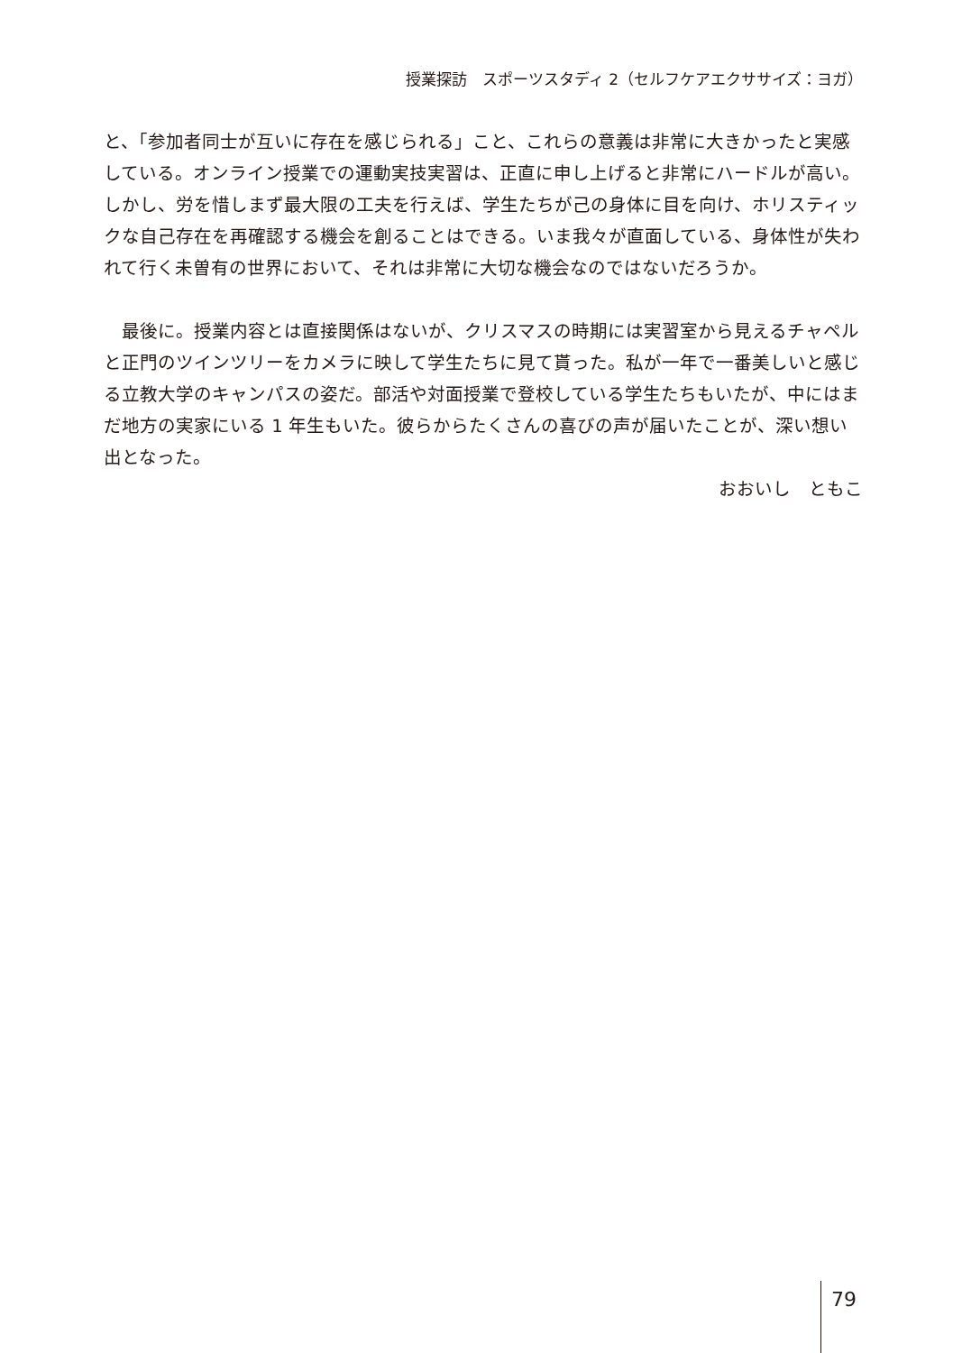授業探訪　スポーツスタディ 2（セルフケアエクササイズ：ヨガ）
と、「参加者同士が互いに存在を感じられる」こと、これらの意義は非常に大きかったと実感している。オンライン授業での運動実技実習は、正直に申し上げると非常にハードルが高い。しかし、労を惜しまず最大限の工夫を行えば、学生たちが己の身体に目を向け、ホリスティックな自己存在を再確認する機会を創ることはできる。いま我々が直面している、身体性が失われて行く未曽有の世界において、それは非常に大切な機会なのではないだろうか。
　最後に。授業内容とは直接関係はないが、クリスマスの時期には実習室から見えるチャペルと正門のツインツリーをカメラに映して学生たちに見て貰った。私が一年で一番美しいと感じる立教大学のキャンパスの姿だ。部活や対面授業で登校している学生たちもいたが、中にはまだ地方の実家にいる 1 年生もいた。彼らからたくさんの喜びの声が届いたことが、深い想い出となった。
おおいし　ともこ
79